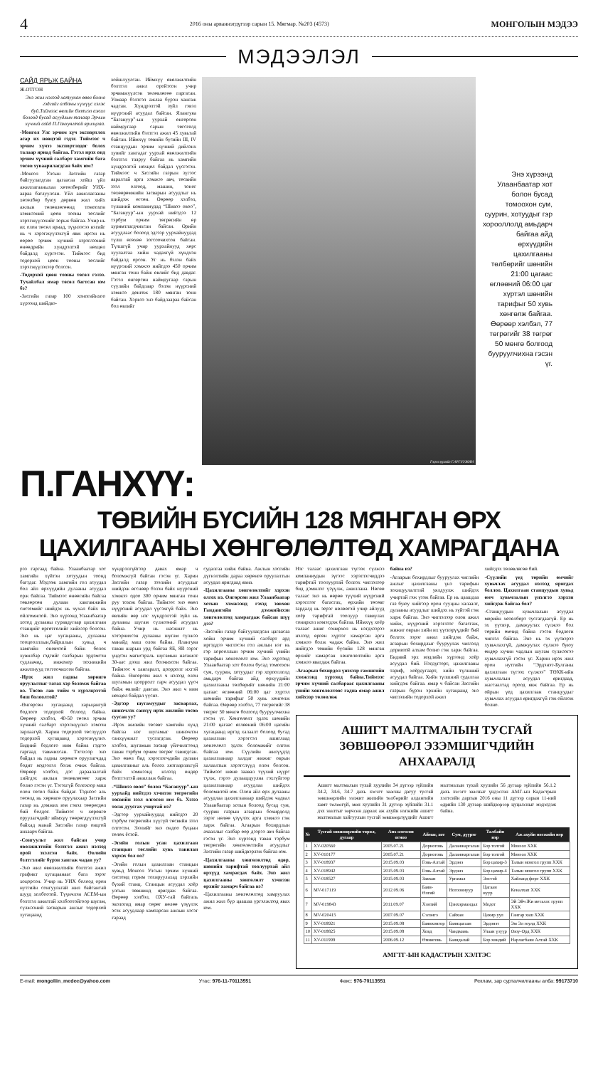4 2016 оны арваннэгдүгээр сарын 15. Мягмар. №203 (4573) МОНГОЛЫН МЭДЭЭ
МЭДЭЭЛЭЛ
САЙД ЯРЬЖ БАЙНА
Ж.ОТГОН
Энэ жил нэлээд хатуухан өвөл болно гэдгийг албаны хүмүүс хэлж буй.Тиймээс өвлийн бэлтгэл ажил болоод бусад асуудлын талаар Эрчим хүчний сайд П.Ганхуягтай ярилцлаа.
-Монгол Улс эрчим хүч экспортлох асар их нөөцтэй гэдэг. Тиймээс ч эрчим хүчээ экспортлодог болох талаар яриад байгаа. Гэтэл ирэх онд эрчим хүчний салбарт хамгийн бага төсөв хуваарилагдсан байх юм?
-Монгол Улсын Засгийн газар байгуулагдсан цагаасаа хойш үйл ажиллагааныхаа хөтөлбөрийг УИХ-аараа батлуулсан. Үйл ажиллагааны хөтөлбөр буюу дөрвөн жил хийх ажлын төлөвлөгөөнд томоохон хэмжээний цөөн тооны төслийг хэрэгжүүлэхийг зорьж байгаа. Учир нь их олон төсөл яриад, түүнээсээ нэгийг нь ч хэрэгжүүлэхгүй явж ирсэн нь өөрөө эрчим хүчний хэрэглээний өнөөдрийн хүндрэлтэй нөхцөл байдалд хүргэсэн. Тиймээс бид тодорхой цөөн тооны төслийг хэрэгжүүлэхээр болсон.
-Тодорхой цөөн тооны төсөл гэлээ. Тухайлбал ямар төсөл багтсан юм бэ?
-Засгийн газар 100 хоногийнхоо хүрээнд шийдвэ-
хойшлуулсан. Иймхүү өвөлжилтийн бэлтгэл ажил оройтсон учир эрчимжүүлсэн төлөвлөгөө гаргасан. Улмаар бэлтгэл ажлаа бүрэн хангаж чадсан. Хүндрэлтэй зүйл гэвэл нүүрсний асуудал байсан. Ялангуяа “Багануур”-ын уурхай өнгөрсөн наймдугаар сарын төгсгөлд өвөлжилтийн бэлтгэл ажил 45 хувьтай байсан. Иймхүү төвийн бүсийн III, IV станцуудын эрчим хүчний дийлэнх хувийг хангадаг уурхай өвөлжилтийн бэлтгэл тааруу байгаа нь хамгийн хүндрэлтэй нөхцөл байдал үүсгэсэн. Тиймээс ч Засгийн газрын зүгээс яаралтай арга хэмжээ авч, төсвийн зээл олгоод, машин, тоног төхөөрөмжийн засварын асуудлыг нь шийдэж өгсөн. Өөрөөр хэлбэл, түлшний компаниудад “Шивээ овоо”, “Багануур”-ын уурхай нийтдээ 12 тэрбум орчим төгрөгийн өр хуримтлагдчихсан байсан. Өрийн асуудлаас болоод эдгээр уурхайнуудад түлш өгөхөө зогсоочихсон байсан. Түлшгүй учир уурхайнууд хөрс хуулалтаа хийж чадахгүй хүндхэн байдалд орсон. Уг нь бэлэн байх нүүрсний хэмжээ нийтдээ 450 орчим мянган тонн байж өвлийг бид давдаг. Гэтэл өнгөрсөн наймдугаар сарын сүүлийн байдлаар бэлэн нүүрсний хэмжээ дөнгөж 180 мянган тонн байсан. Хэрвээ энэ байдлаараа байсан бол өвлийг
Гэрэл зургийг Г.АРГУУЖИН
Энэ хүрээнд Улаанбаатар хот болон бусад томоохон сум, суурин, хотуудыг гэр хорооллолд амьдарч байгаа айд өрхүүдийн цахилгааны төлбөрийг шөнийн 21:00 цагаас өглөөний 06:00 цаг хүртэл шөнийн тарифыг 50 хувь хөнгөлж байгаа. Өөрөөр хэлбэл, 77 төгрөгийг 38 төгрөг 50 мөнгө болгоод бууруулчихна гэсэн үг.
П.ГАНХҮҮ:
ТӨВИЙН БҮСИЙН 128 МЯНГАН ӨРХ
ЦАХИЛГААНЫ ХӨНГӨЛӨЛТӨД ХАМРАГДАНА
рээ гаргаад байна. Улаанбаатар хот хамгийн хүйтэн хотуудын тоонд багтдаг. Мэдээж хамгийн гол асуудал бол айл өрхүүдийн дулааны асуудал орж байгаа. Тиймээс өнөөгийн байгаа төвлөрсөн дулаан хангамжийн системийг шийдэх нь чухал байх нь ойлгомжтой. Энэ хүрээнд Улаанбаатар хотод дулааны гуравдугаар цахилгаан станцийг өргөтгөлийг хийхээр болсон. Энэ нь цаг хугацааны, дулааны тооцоолллын,байршлын хувьд ч хамгийн оновчтой байж болох хувилбар гэдгийг салбарын эрдэмтэн судлаачид, инженер техникийн ажилтнууд тогтоочихсон байгаа.
-Ирэх жил гадны хөрөнгө оруулалтыг татах хэр боломж байгаа вэ. Төсөв лав тийм ч хүрэлцээтэй биш болоолтой?
-Өнгөрсөн хугацаанд харьцангуй бодлого тодорхой болоод байна. Өөрөөр хэлбэл, 40-50 төсөл эрчим хүчний салбарт хэрэгжүүлнэ хэмээн зарлаагүй. Харин тодорхой төслүүдээ тодорхой хугацаанд хэрэгжүүлнэ. Бидний бодлого иим байна гэдгээ гаргаад тавьчихсан. Тэгэхээр энэ байдал нь гадны хөрөнгө оруулагчдад бодит мэдээлэл болж очиж байгаа. Өөрөөр хэлбэл, дэс дараалалтай хийгдэх ажлын төлөвлөгөөг харж болно гэсэн үг. Тэгэхгүй болохоор маш олон төсөл байж байдаг. Тэднээс аль төсөлд нь хөрөнгө оруулахаар Засгийн газар нь дэмжих юм гэвэл төөрөгдөл бий болдог. Тиймээс ч хөрөнгө оруулагчдийг иймхүү төөрөгдүүлэхгүй байхад манай Засгийн газар онцгой анхаарч байгаа.
-Сонгуульт жил байсан учир өвөлжилтийн бэлтгэл ажил нэлээд орой эхэлсэн байх. Өвлийн бэлтгэлийг бүрэн хангаж чадав уу?
-Энэ жил өвөлжилтийн бэлтгэл ажил графикт хугацаанаас бага зэрэг хоцорсон. Учир нь УИХ болоод орон нутгийн сонгуультай жил байсантай шууд холбоотой. Түүнчлэн АСЕМ-ын бэлтгэл ажилтай холбоотойгоор шугам, сүлжээний засварын ажлыг тодорхой хугацаанд
хүндрэлгүйгээр давах ямар ч боломжгүй байсан гэсэн үг. Харин Засгийн газар зээлийн асуудлыг шийдэж өгснөөр бэлэн байх нүүрсний хэмжээ одоо 300 орчим мянган тонн руу тохож байгаа. Тиймээс энэ өвөл нүүрсний асуудал үүсэхгүй байх. Энэ өвлийн өөр нэг хүндрэлтэй зүйл нь дулааны шугам сүлжээний асуудал байна. Учир нь насжилт нь хэтэрчихсэн дулааны шугам сүлжээ манайд маш олон байна. Ялангуяа таван шарын урд байгаа 8Б, 8В зэрэг үндсэн магистраль шугамын насжилт 30-аас дээш жил болчихсон байгаа. Тиймээс ч хангаралт, цоорролт ихтэй байна. Өнгөрсөн жил ч нэлээд олон шугамын цоорролт гарч асуудал үүсч байж өвлийг давсан. Энэ жил ч иим нөхцөл байдал үүснэ.
-Эдгээр шугамуудыг засварлах, шинэчлэх санхүү ирэх жилийн төсөв суусан уу?
-Ирэх жилийн төсөвт хамгийн хүнд байгаа нэг шугамыг шинэчлэн санхүүжилт тусгагдсан. Өөрөөр хэлбэл, шугамын засвар үйлчилгээнд таван тэрбум орчим төгрөг тавигдсан. Энэ өвөл бид хэрэглэгчдийн дулаан цахилгааныг аль болох хязгаарлахгүй байх хэмжээнд нэлээд өндөр бэлтгэлтэй ажиллаж байгаа.
-“Шивээ овоо” болон “Багануур”-ын уурхайд нийтдээ хэчнээн төгрөгийн төсвийн зээл олгосон юм бэ. Хэзээ төлж дуусгах учиртай вэ?
-Эдгээр уурхайнуудад нийтдээ 20 тэрбум төгрөгийн хүүгүй төсвийн зээл олгосон. Зээлийг энэ ондоо буцаан төлөх ёстой.
-Эгийн голын усан цахилгаан станцын төслийн хувь тавилан хэрхэх бол оо?
-Эгийн голын цахилгаан станцын хувьд Монгол Улсын эрчим хүчний системд горим тохируулахад хэрхийн бүхий станц. Станцын асуудал хоёр улсын төвшинд яригдаж байгаа. Өөрөөр хэлбэл, ОХУ-тай байгаль экологид ямар сөрөг нөлөө үзүүлэх эсэх асуудлаар хамтарсан ажлын хэсэг гараад
судалгаа хийж байна. Ажлын хэсгийн дүгнэлтийн дараа хөрөнгө оруулалтын асуудал яригдаад явна.
-Цахилгааны хөнгөлөлтийг хэрхэн олгох вэ. Өнгөрсөн жил Улаанбаатар хотын хэмжээнд гэхэд зөвхөн Гандангийн дэмжийнхэн хөнгөлөлтөд хамрагдаж байсан шүү дээ?
-Засгийн газар байгуулагдсан цагаасаа хойш эрчим хүчний салбарт ард иргэддээ чиглэсэн гол ажлын нэг нь гэр хорооллын эрчим хүчний үнийн тарифын хөнгөлөлт юм. Энэ хүрээнд Улаанбаатар хот болон бусад томоохон сум, суурин, хотуудыг гэр хорооллолд амьдарч байгаа айд өрхүүдийн цахилгааны төлбөрийг шөнийн 21:00 цагаас өглөөний 06:00 цаг хүртэл шөнийн тарифыг 50 хувь хөнгөлж байгаа. Өөрөөр хэлбэл, 77 төгрөгийг 38 төгрөг 50 мөнгө болгоод бууруулчихна гэсэн үг. Хөнгөлөлт эдлэх шөнийн 21:00 цагаас өглөөний 06:00 цагийн хугацаанд иргэд халаалт болоод бусад цахилгаан хэрэгсэл ашиглаад хөнгөлөлт эдлэх боломжийг олгож байгаа юм. Сүүлийн жилүүдэд цахилгаанаар халдаг жижиг оврын халаалтын хэрэгслүүд олон болсон. Тиймээс шөнө заавал түүхий нүүрс түлж, гэрээ дулааццуулна гэхгүйгээр цахилгаанаар асуудлаа шийдэх боломжтой юм. Олон айл өрх дулааны асуудлаа цахилгаанаар шийдэж чадвал Улаанбаатар хотын болоод бусад сум, суурин газрын агаарын бохирдолд зэрэг нөлөө үзүүлэх арга хэмжээ гэж харж байгаа. Агаарын бохирдлын ачааллыг салбар өөр дээрээ авч байгаа гэсэн үг. Энэ хүрээнд таван тэрбум төгрөгийн хөнгөлөлтийн асуудлыг Засгийн газар шийдвэрлэж байгаа юм.
-Цахилгааны хөнгөлөлтөд өдөр, шөнийн тарифтай тоолууртай айл өрхүүд хамрагдах байх. Энэ жил цахилгааны хөнгөлөлт хэчнээн өрхийг хамарч байгаа вэ?
-Цахилгааны хөнгөлөлтөд хамруулах ажил жил бүр цаашаа үргэлжлээд явах юм.
Нэг талаас цахилгаан түгээх сүлжээ компаниудын зүгээс хэрэглэгчиддээ тарифтай тоолууртай болгох чиглэлээр бид дэмжлэг үзүүлж, ажиллана. Нөгөө талаас энэ нь өөрөө түүхий нүүрсний хэрэглээг багасгах, өрхийн төсөвт зардалд нь эерэг нөлөөтэй учир айлууд хоёр тарифтай тоолуур тавиулах сонирхол нэмэгдэж байгаа. Иймхүү хоёр талаас ашиг сонирхол нь нэгдхээрээ нэлээд өргөн хүрээг хамарсан арга хэмжээ болж чадаж байна. Энэ жил нийтдээ төвийн бүсийн 128 мянган өрхийг хамарсан хөнгөлөлтийн арга хэмжээ явагдаж байгаа.
-Агаарын бохирдол үнэхээр гамшгийн хэмжээнд хүрээнд байна.Тиймээс эрчим хүчний салбараас цахилгааны үнийн хөнгөлөлтөөс гадна ямар ажил хийхээр төлөвлөж
байна вэ?
-Агаарын бохирдлыг бууруулах чиглийн ажлыг цахилгааны үнэ тарифын зохицуулалттай уялдуулж шийдэх учиртай гэж үзэж байгаа. Ер нь цаашдаа газ буюу хийгээр орон сууцны халаалт, дулааны асуудлыг шийдэх нь зүйтэй гэж харж байгаа. Энэ чиглэлээр олон ажил хийж, нүүрсний хэрэглээг багасгаж, жижиг оврын хийн их үүсвэрүүдийг бий болгох зэрэг ажил хийгдэж байж, агаарын бохирдлыг бууруулах чиглэлд доривтой алхам болно гэж харж байгаа. Бидний эрх мэдлийн хүрээнд хоёр асуудал бий. Нэгдүгээрт, цахилгааны тариф, хоёрдугаарт, хийн түлшний асуудал байгаа. Хийн түлшний судалгаа хийгдэж байгаа. ямар ч байсан Засгийн газрын бүрэн эрхийн хугацаанд энэ чиглэлийн тодорхой ажил
хийгдэх төлөвлөгөө бий.
-Сүүлийн үед төрийн өмчийг хувьчлах асуудал нэлээд яригдах боллоо. Цахилгаан станцуудын хувьд өмч хувьчлалын үнэлгээ хэрхэн хийгдэж байгаа бол?
-Станцуудын хувьчлалын асуудал мөрийн хөтөлбөрт тусгагдаагүй. Ер нь эх үүсвэр, дамжуулах сүлжээ бол төрийн өмчид байна гэсэн бодлоги чиглэл байгаа. Энэ нь эх үүсвэрээ хувьчлахгүй, дамжуулах сүлжээ буюу өндөр хүчин чадлын шугам сүлжээгээ хувьчлахгүй гэсэн үг. Харин ирэх жил орон нутгийн “Эрдэнэт-Булганы цахилгаан түгээх сүлжээ” ТӨХК-ийн хувьчлалын асуудал яригдаад, жагсаалтад ороод явж байгаа. Ер нь ойрын үед цахилгаан станцуудыг хувьчлах асуудал яригдахгүй гэж ойлгож болно.
АШИГТ МАЛТМАЛЫН ТУСГАЙ ЗӨВШӨӨРӨЛ ЭЗЭМШИГЧДИЙН АНХААРАЛД
Ашигт малтмалын тухай хуулийн 34 дүгээр зүйлийн 34.2, 34.6, 34.7 дахь хэсэгт заасны дагуу тусгай зөвшөөрлийн ээлжит жилийн төлбөрийг алдангийн хамт төлөөгүй, мөн хуулийн 31 дүгээр зүйлийн 31.1 дэх заалтыг зөрчсөн дараах аж ахуйн нэгжийн ашигт малтмалын хайгуулын тусгай зөвшөөрлүүдийг Ашигт малтмалын тухай хуулийн 56 дугаар зүйлийн 56.1.2 дахь хэсэгт заасныг үндэслэн АМГ-ын Кадастрын хэлтсийн даргын 2016 оны 11 дүгээр сарын 11-ний өдрийн 130 дугаар шийдвэрээр цуцалсныг мэдэгдэж байна.
| № | Тусгай зөвшөөрлийн төрөл, дугаар | Анх олгосон огноо | Аймаг, хот | Сум, дүүрэг | Талбайн нэр | Аж ахуйн нэгжийн нэр |
| --- | --- | --- | --- | --- | --- | --- |
| 1 | XV-020560 | 2005.07.21 | Дорноговь | Даланжаргалан | Бор толгой | Монзол ХХК |
| 2 | XV-010177 | 2005.07.21 | Дорноговь | Даланжаргалан | Бор толгой | Монзол ХХК |
| 3 | XV-018937 | 2015.09.03 | Говь-Алтай | Эрдэнэ | Бор цахир-3 | Талын монгол групп ХХК |
| 4 | XV-018942 | 2015.09.03 | Говь-Алтай | Эрдэнэ | Бор цахир-4 | Талын монгол групп ХХК |
| 5 | XV-018527 | 2015.09.03 | Завхан | Ургамал | Элстэй | Хайланд форс ХХК |
| 6 | MV-017119 | 2012.09.06 | Баян-Өлгий | Ногооннуур | Цагаан нуур | Кеналхап ХХК |
| 7 | MV-019843 | 2011.09.07 | Хэнтий | Цэнхэрмандал | Модот | Эй Эйч Жи металлс групп ХХК |
| 8 | MV-020415 | 2007.09.07 | Сэлэнгэ | Сайхан | Цахир уул | Гангар хаш ХХК |
| 9 | XV-018921 | 2015.09.08 | Баянхонгор | Баянцагаан | Эрдэнэт | Эм Эл гоулд ХХК |
| 10 | XV-018825 | 2015.09.08 | Ховд | Чандмань | Улаан үзүүр | Оюу-Орд ХХК |
| 11 | XV-011999 | 2006.09.12 | Өмнөговь | Баяндалай | Бор хөндий | Нарлагбаян Алтай ХХК |
АМГТГ-ЫН КАДАСТРЫН ХЭЛТЭС
E-mail: mongoliin_medee@yahoo.com Утас: 976-11-70113551 Факс: 976-70113551 Реклам, зар сурталчилгааны алба: 99173710